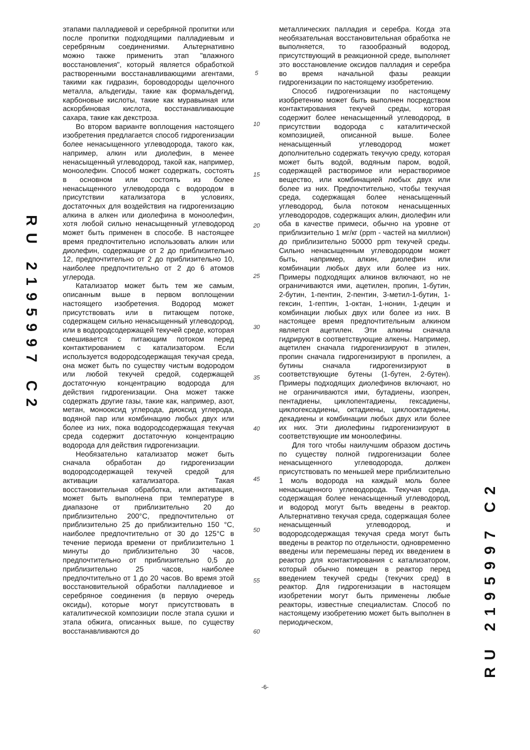RU 2195997 C2
этапами палладиевой и серебряной пропитки или после пропитки подходящими палладиевым и серебряным соединениями. Альтернативно можно также применить этап "влажного восстановления", который является обработкой растворенными восстанавливающими агентами, такими как гидразин, бороводороды щелочного металла, альдегиды, такие как формальдегид, карбоновые кислоты, такие как муравьиная или аскорбиновая кислота, восстанавливающие сахара, такие как декстроза.
Во втором варианте воплощения настоящего изобретения предлагается способ гидрогенизации более ненасыщенного углеводорода, такого как, например, алкин или диолефин, в менее ненасыщенный углеводород, такой как, например, моноолефин. Способ может содержать, состоять в основном или состоять из более ненасыщенного углеводорода с водородом в присутствии катализатора в условиях, достаточных для воздействия на гидрогенизацию алкина в алкен или диолефина в моноолефин, хотя любой сильно ненасыщенный углеводород может быть применен в способе. В настоящее время предпочтительно использовать алкин или диолефин, содержащие от 2 до приблизительно 12, предпочтительно от 2 до приблизительно 10, наиболее предпочтительно от 2 до 6 атомов углерода.
Катализатор может быть тем же самым, описанным выше в первом воплощении настоящего изобретения. Водород может присутствовать или в питающем потоке, содержащем сильно ненасыщенный углеводород, или в водородсодержащей текучей среде, которая смешивается с питающим потоком перед контактированием с катализатором. Если используется водородсодержащая текучая среда, она может быть по существу чистым водородом или любой текучей средой, содержащей достаточную концентрацию водорода для действия гидрогенизации. Она может также содержать другие газы, такие как, например, азот, метан, монооксид углерода, диоксид углерода, водяной пар или комбинацию любых двух или более из них, пока водородсодержащая текучая среда содержит достаточную концентрацию водорода для действия гидрогенизации.
Необязательно катализатор может быть сначала обработан до гидрогенизации водородсодержащей текучей средой для активации катализатора. Такая восстановительная обработка, или активация, может быть выполнена при температуре в диапазоне от приблизительно 20 до приблизительно 200°С, предпочтительно от приблизительно 25 до приблизительно 150 °С, наиболее предпочтительно от 30 до 125°С в течение периода времени от приблизительно 1 минуты до приблизительно 30 часов, предпочтительно от приблизительно 0,5 до приблизительно 25 часов, наиболее предпочтительно от 1 до 20 часов. Во время этой восстановительной обработки палладиевое и серебряное соединения (в первую очередь оксиды), которые могут присутствовать в каталитической композиции после этапа сушки и этапа обжига, описанных выше, по существу восстанавливаются до
5
10
15
20
25
30
35
40
45
50
55
60
металлических палладия и серебра. Когда эта необязательная восстановительная обработка не выполняется, то газообразный водород, присутствующий в реакционной среде, выполняет это восстановление оксидов палладия и серебра во время начальной фазы реакции гидрогенизации по настоящему изобретению.
Способ гидрогенизации по настоящему изобретению может быть выполнен посредством контактирования текучей среды, которая содержит более ненасыщенный углеводород, в присутствии водорода с каталитической композицией, описанной выше. Более ненасыщенный углеводород может дополнительно содержать текучую среду, которая может быть водой, водяным паром, водой, содержащей растворимое или нерастворимое вещество, или комбинацией любых двух или более из них. Предпочтительно, чтобы текучая среда, содержащая более ненасыщенный углеводород, была потоком ненасыщенных углеводородов, содержащих алкин, диолефин или оба в качестве примеси, обычно на уровне от приблизительно 1 мг/кг (ppm - частей на миллион) до приблизительно 50000 ppm текучей среды. Сильно ненасыщенным углеводородом может быть, например, алкин, диолефин или комбинации любых двух или более из них. Примеры подходящих алкинов включают, но не ограничиваются ими, ацетилен, пропин, 1-бутин, 2-бутин, 1-пентин, 2-пентин, 3-метил-1-бутин, 1-гексин, 1-гептин, 1-октан, 1-нонин, 1-децин и комбинации любых двух или более из них. В настоящее время предпочтительным алкином является ацетилен. Эти алкины сначала гидрируют в соответствующие алкены. Например, ацетилен сначала гидрогенизируют в этилен, пропин сначала гидрогенизируют в пропилен, а бутины сначала гидрогенизируют в соответствующие бутены (1-бутен, 2-бутен). Примеры подходящих диолефинов включают, но не ограничиваются ими, бутадиены, изопрен, пентадиены, циклопентадиены, гексадиены, циклогексадиены, октадиены, циклооктадиены, декадиены и комбинации любых двух или более их них. Эти диолефины гидрогенизируют в соответствующие им моноолефины.
Для того чтобы наилучшим образом достичь по существу полной гидрогенизации более ненасыщенного углеводорода, должен присутствовать по меньшей мере приблизительно 1 моль водорода на каждый моль более ненасыщенного углеводорода. Текучая среда, содержащая более ненасыщенный углеводород, и водород могут быть введены в реактор. Альтернативно текучая среда, содержащая более ненасыщенный углеводород, и водородсодержащая текучая среда могут быть введены в реактор по отдельности, одновременно введены или перемешаны перед их введением в реактор для контактирования с катализатором, который обычно помещен в реактор перед введением текучей среды (текучих сред) в реактор. Для гидрогенизации в настоящем изобретении могут быть применены любые реакторы, известные специалистам. Способ по настоящему изобретению может быть выполнен в периодическом,
RU 2195997 C2
-6-